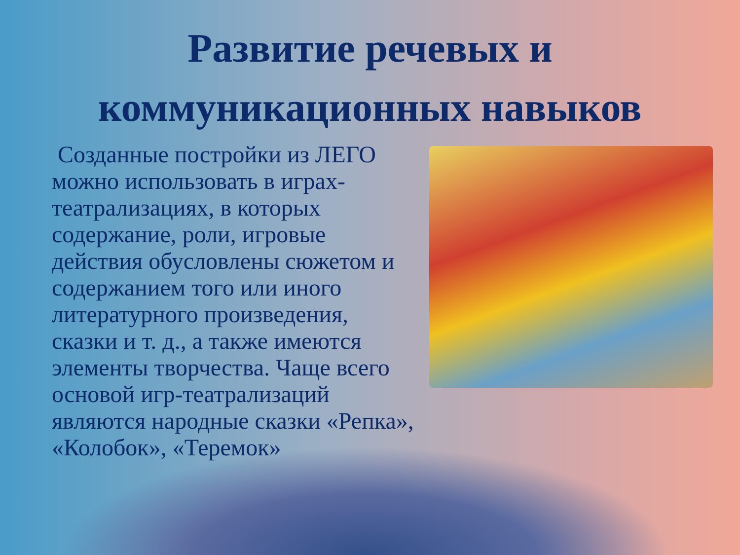Развитие речевых и коммуникационных навыков
Созданные постройки из ЛЕГО можно использовать в играх-театрализациях, в которых содержание, роли, игровые действия обусловлены сюжетом и содержанием того или иного литературного произведения, сказки и т. д., а также имеются элементы творчества. Чаще всего основой игр-театрализаций являются народные сказки «Репка», «Колобок», «Теремок»